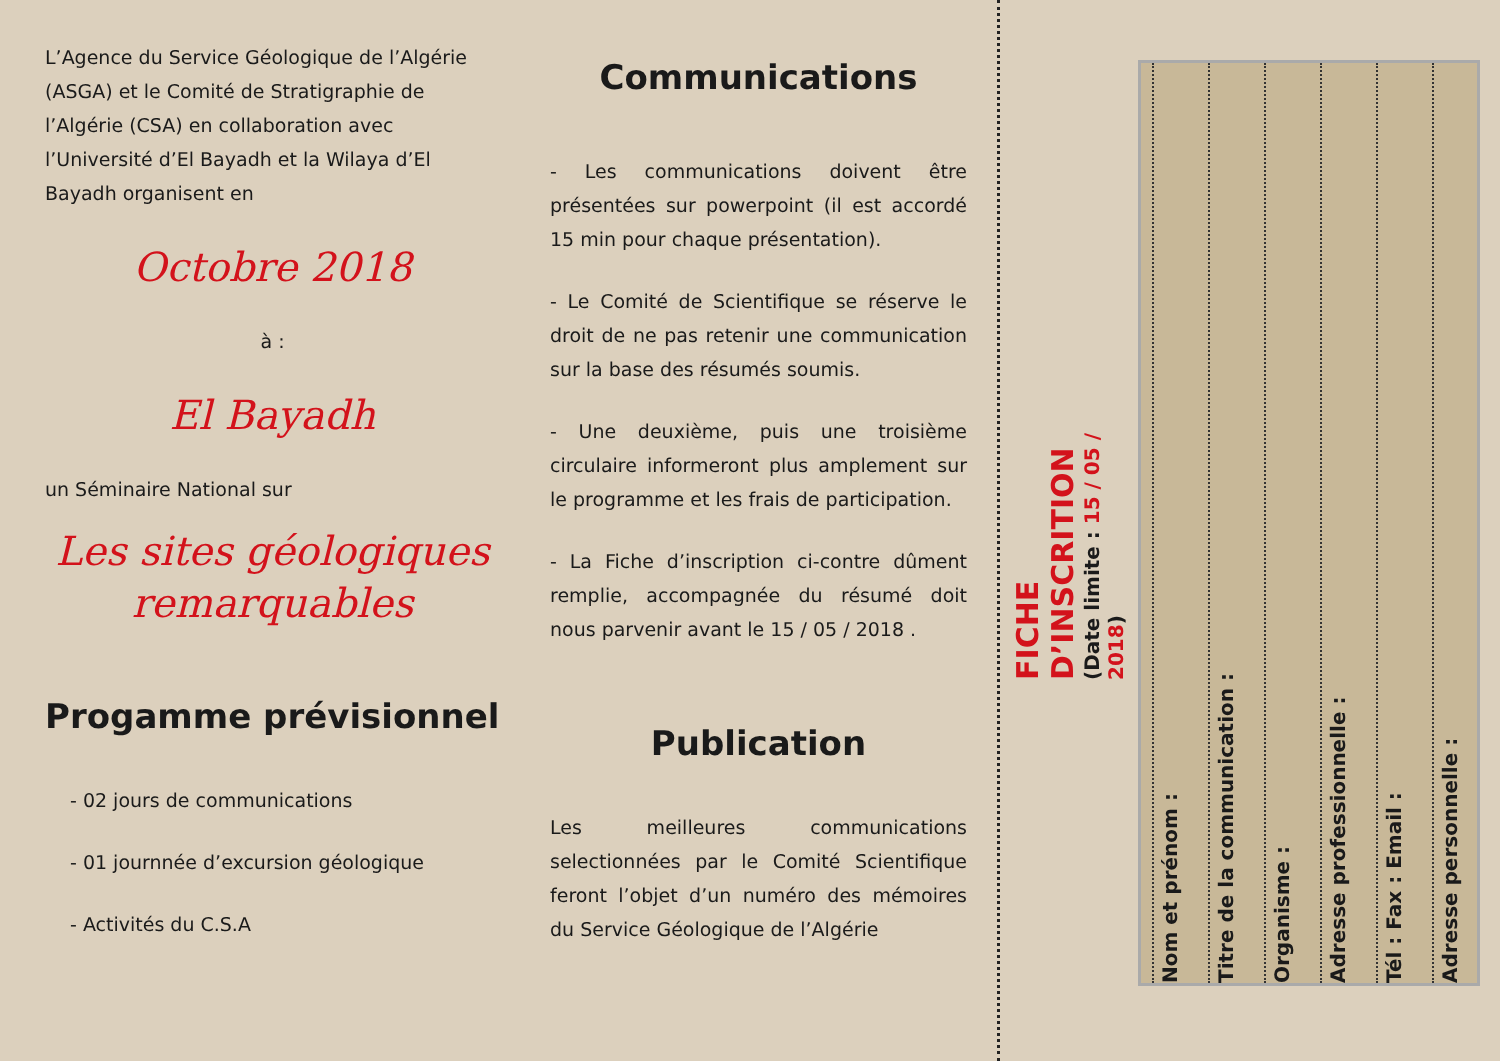L’Agence du Service Géologique de l’Algérie (ASGA) et le Comité de Stratigraphie de l’Algérie (CSA) en collaboration avec l’Université d’El Bayadh et la Wilaya d’El Bayadh organisent en
Octobre 2018
à :
El Bayadh
un Séminaire National sur
Les sites géologiques remarquables
Progamme prévisionnel
- 02 jours de communications
- 01 journnée d’excursion géologique
- Activités du C.S.A
Communications
- Les communications doivent être présentées sur powerpoint (il est accordé 15 min pour chaque présentation).
- Le Comité de Scientifique se réserve le droit de ne pas retenir une communication sur la base des résumés soumis.
- Une deuxième, puis une troisième circulaire informeront plus amplement sur le programme et les frais de participation.
- La Fiche d’inscription ci-contre dûment remplie, accompagnée du résumé doit nous parvenir avant le 15 / 05 / 2018 .
Publication
Les meilleures communications selectionnées par le Comité Scientifique feront l’objet d’un numéro des mémoires du Service Géologique de l’Algérie
FICHE D’INSCRITION
(Date limite : 15 / 05 / 2018)
Nom et prénom :
Titre de la communication :
Organisme :
Adresse professionnelle :
Tél : Fax : Email :
Adresse personnelle :